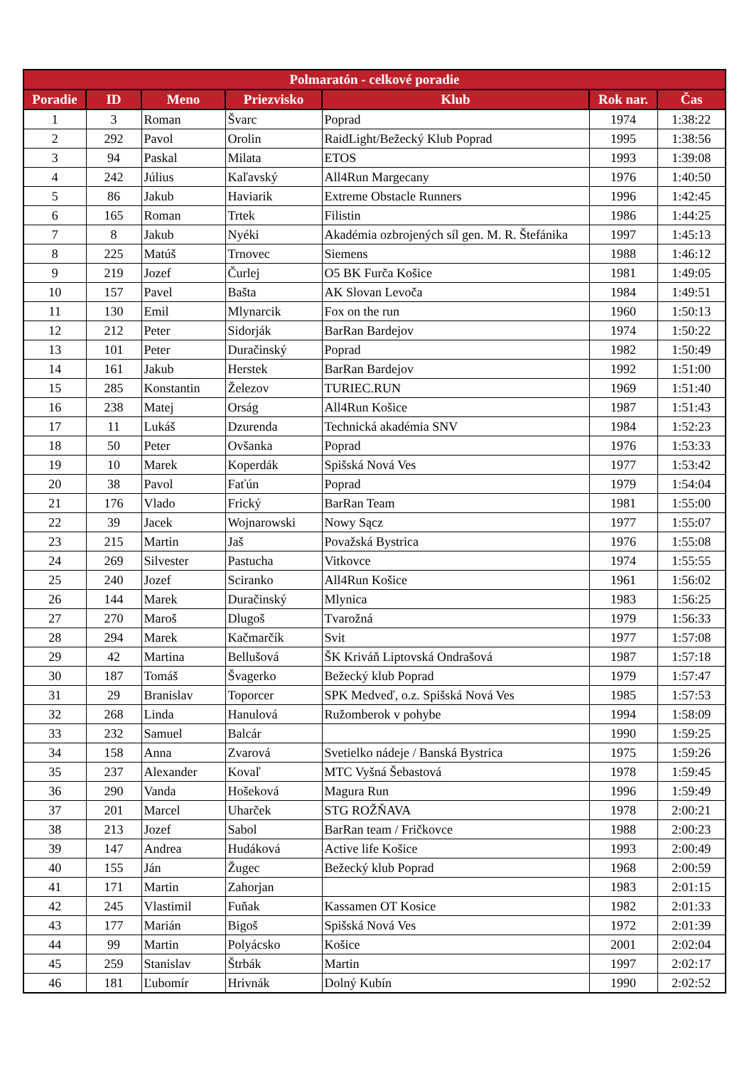| Polmaratón - celkové poradie | | | | | | |
| --- | --- | --- | --- | --- | --- | --- |
| Poradie | ID | Meno | Priezvisko | Klub | Rok nar. | Čas |
| 1 | 3 | Roman | Švarc | Poprad | 1974 | 1:38:22 |
| 2 | 292 | Pavol | Orolin | RaidLight/Bežecký Klub Poprad | 1995 | 1:38:56 |
| 3 | 94 | Paskal | Milata | ETOS | 1993 | 1:39:08 |
| 4 | 242 | Július | Kaľavský | All4Run Margecany | 1976 | 1:40:50 |
| 5 | 86 | Jakub | Haviarik | Extreme Obstacle Runners | 1996 | 1:42:45 |
| 6 | 165 | Roman | Trtek | Filistin | 1986 | 1:44:25 |
| 7 | 8 | Jakub | Nyéki | Akadémia ozbrojených síl gen. M. R. Štefánika | 1997 | 1:45:13 |
| 8 | 225 | Matúš | Trnovec | Siemens | 1988 | 1:46:12 |
| 9 | 219 | Jozef | Čurlej | O5 BK Furča Košice | 1981 | 1:49:05 |
| 10 | 157 | Pavel | Bašta | AK Slovan Levoča | 1984 | 1:49:51 |
| 11 | 130 | Emil | Mlynarcik | Fox on the run | 1960 | 1:50:13 |
| 12 | 212 | Peter | Sidorják | BarRan Bardejov | 1974 | 1:50:22 |
| 13 | 101 | Peter | Duračinský | Poprad | 1982 | 1:50:49 |
| 14 | 161 | Jakub | Herstek | BarRan Bardejov | 1992 | 1:51:00 |
| 15 | 285 | Konstantin | Železov | TURIEC.RUN | 1969 | 1:51:40 |
| 16 | 238 | Matej | Orság | All4Run Košice | 1987 | 1:51:43 |
| 17 | 11 | Lukáš | Dzurenda | Technická akadémia SNV | 1984 | 1:52:23 |
| 18 | 50 | Peter | Ovšanka | Poprad | 1976 | 1:53:33 |
| 19 | 10 | Marek | Koperdák | Spišská Nová Ves | 1977 | 1:53:42 |
| 20 | 38 | Pavol | Faťún | Poprad | 1979 | 1:54:04 |
| 21 | 176 | Vlado | Frický | BarRan Team | 1981 | 1:55:00 |
| 22 | 39 | Jacek | Wojnarowski | Nowy Sącz | 1977 | 1:55:07 |
| 23 | 215 | Martin | Jaš | Považská Bystrica | 1976 | 1:55:08 |
| 24 | 269 | Silvester | Pastucha | Vitkovce | 1974 | 1:55:55 |
| 25 | 240 | Jozef | Sciranko | All4Run Košice | 1961 | 1:56:02 |
| 26 | 144 | Marek | Duračinský | Mlynica | 1983 | 1:56:25 |
| 27 | 270 | Maroš | Dlugoš | Tvarožná | 1979 | 1:56:33 |
| 28 | 294 | Marek | Kačmarčík | Svit | 1977 | 1:57:08 |
| 29 | 42 | Martina | Bellušová | ŠK Kriváň Liptovská Ondrašová | 1987 | 1:57:18 |
| 30 | 187 | Tomáš | Švagerko | Bežecký klub Poprad | 1979 | 1:57:47 |
| 31 | 29 | Branislav | Toporcer | SPK Medveď, o.z. Spišská Nová Ves | 1985 | 1:57:53 |
| 32 | 268 | Linda | Hanulová | Ružomberok v pohybe | 1994 | 1:58:09 |
| 33 | 232 | Samuel | Balcár | | 1990 | 1:59:25 |
| 34 | 158 | Anna | Zvarová | Svetielko nádeje / Banská Bystrica | 1975 | 1:59:26 |
| 35 | 237 | Alexander | Kovaľ | MTC Vyšná Šebastová | 1978 | 1:59:45 |
| 36 | 290 | Vanda | Hošeková | Magura Run | 1996 | 1:59:49 |
| 37 | 201 | Marcel | Uharček | STG ROŽŇAVA | 1978 | 2:00:21 |
| 38 | 213 | Jozef | Sabol | BarRan team / Fričkovce | 1988 | 2:00:23 |
| 39 | 147 | Andrea | Hudáková | Active life Košice | 1993 | 2:00:49 |
| 40 | 155 | Ján | Žugec | Bežecký klub Poprad | 1968 | 2:00:59 |
| 41 | 171 | Martin | Zahorjan | | 1983 | 2:01:15 |
| 42 | 245 | Vlastimil | Fuňak | Kassamen OT Kosice | 1982 | 2:01:33 |
| 43 | 177 | Marián | Bigoš | Spišská Nová Ves | 1972 | 2:01:39 |
| 44 | 99 | Martin | Polyácsko | Košice | 2001 | 2:02:04 |
| 45 | 259 | Stanislav | Štrbák | Martin | 1997 | 2:02:17 |
| 46 | 181 | Ľubomír | Hrivnák | Dolný Kubín | 1990 | 2:02:52 |